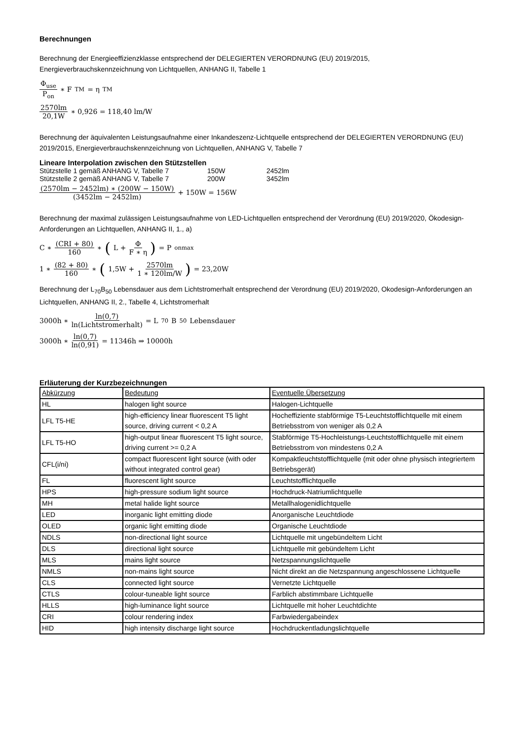Berechnungen
Berechnung der Energieeffizienzklasse entsprechend der DELEGIERTEN VERORDNUNG (EU) 2019/2015,
Energieverbrauchskennzeichnung von Lichtquellen, ANHANG II, Tabelle 1
Φ<sub>use</sub> P<sub>on</sub> ∗ F<sub>TM</sub> = η<sub>TM</sub>
2570lm 20,1W ∗ 0,926 = 118,40 lm/W
Berechnung der äquivalenten Leistungsaufnahme einer Inkandeszenz-Lichtquelle entsprechend der DELEGIERTEN VERORDNUNG (EU) 2019/2015, Energieverbrauchskennzeichnung von Lichtquellen, ANHANG V, Tabelle 7
Lineare Interpolation zwischen den Stützstellen
| Stützstelle 1 gemäß ANHANG V, Tabelle 7 | 150W | 2452lm |
| Stützstelle 2 gemäß ANHANG V, Tabelle 7 | 200W | 3452lm |
(2570lm − 2452lm) ∗ (200W − 150W) (3452lm − 2452lm) + 150W = 156W
Berechnung der maximal zulässigen Leistungsaufnahme von LED-Lichtquellen entsprechend der Verordnung (EU) 2019/2020, Ökodesign-Anforderungen an Lichtquellen, ANHANG II, 1., a)
C ∗ (CRI + 80) 160 ∗ (L + Φ F ∗ η) = P<sub>onmax</sub>
1 ∗ (82 + 80) 160 ∗ (1,5W + 2570lm 1 ∗ 120lm/W) = 23,20W
Berechnung der L<sub>70</sub>B<sub>50</sub> Lebensdauer aus dem Lichtstromerhalt entsprechend der Verordnung (EU) 2019/2020, Okodesign-Anforderungen an Lichtquellen, ANHANG II, 2., Tabelle 4, Lichtstromerhalt
3000h ∗ ln(0,7) ln(Lichtstromerhalt) = L<sub>70</sub>B<sub>50</sub> Lebensdauer
3000h ∗ ln(0,7) ln(0,91) = 11346h ⇒ 10000h
Erläuterung der Kurzbezeichnungen
| Abkürzung | Bedeutung | Eventuelle Übersetzung |
| HL | halogen light source | Halogen-Lichtquelle |
| LFL T5-HE | high-efficiency linear fluorescent T5 light source, driving current < 0,2 A | Hocheffiziente stabförmige T5-Leuchtstofflichtquelle mit einem Betriebsstrom von weniger als 0,2 A |
| LFL T5-HO | high-output linear fluorescent T5 light source, driving current >= 0,2 A | Stabförmige T5-Hochleistungs-Leuchtstofflichtquelle mit einem Betriebsstrom von mindestens 0,2 A |
| CFL(i/ni) | compact fluorescent light source (with oder without integrated control gear) | Kompaktleuchtstofflichtquelle (mit oder ohne physisch integriertem Betriebsgerät) |
| FL | fluorescent light source | Leuchtstofflichtquelle |
| HPS | high-pressure sodium light source | Hochdruck-Natriumlichtquelle |
| MH | metal halide light source | Metallhalogenidlichtquelle |
| LED | inorganic light emitting diode | Anorganische Leuchtdiode |
| OLED | organic light emitting diode | Organische Leuchtdiode |
| NDLS | non-directional light source | Lichtquelle mit ungebündeltem Licht |
| DLS | directional light source | Lichtquelle mit gebündeltem Licht |
| MLS | mains light source | Netzspannungslichtquelle |
| NMLS | non-mains light source | Nicht direkt an die Netzspannung angeschlossene Lichtquelle |
| CLS | connected light source | Vernetzte Lichtquelle |
| CTLS | colour-tuneable light source | Farblich abstimmbare Lichtquelle |
| HLLS | high-luminance light source | Lichtquelle mit hoher Leuchtdichte |
| CRI | colour rendering index | Farbwiedergabeindex |
| HID | high intensity discharge light source | Hochdruckentladungslichtquelle |